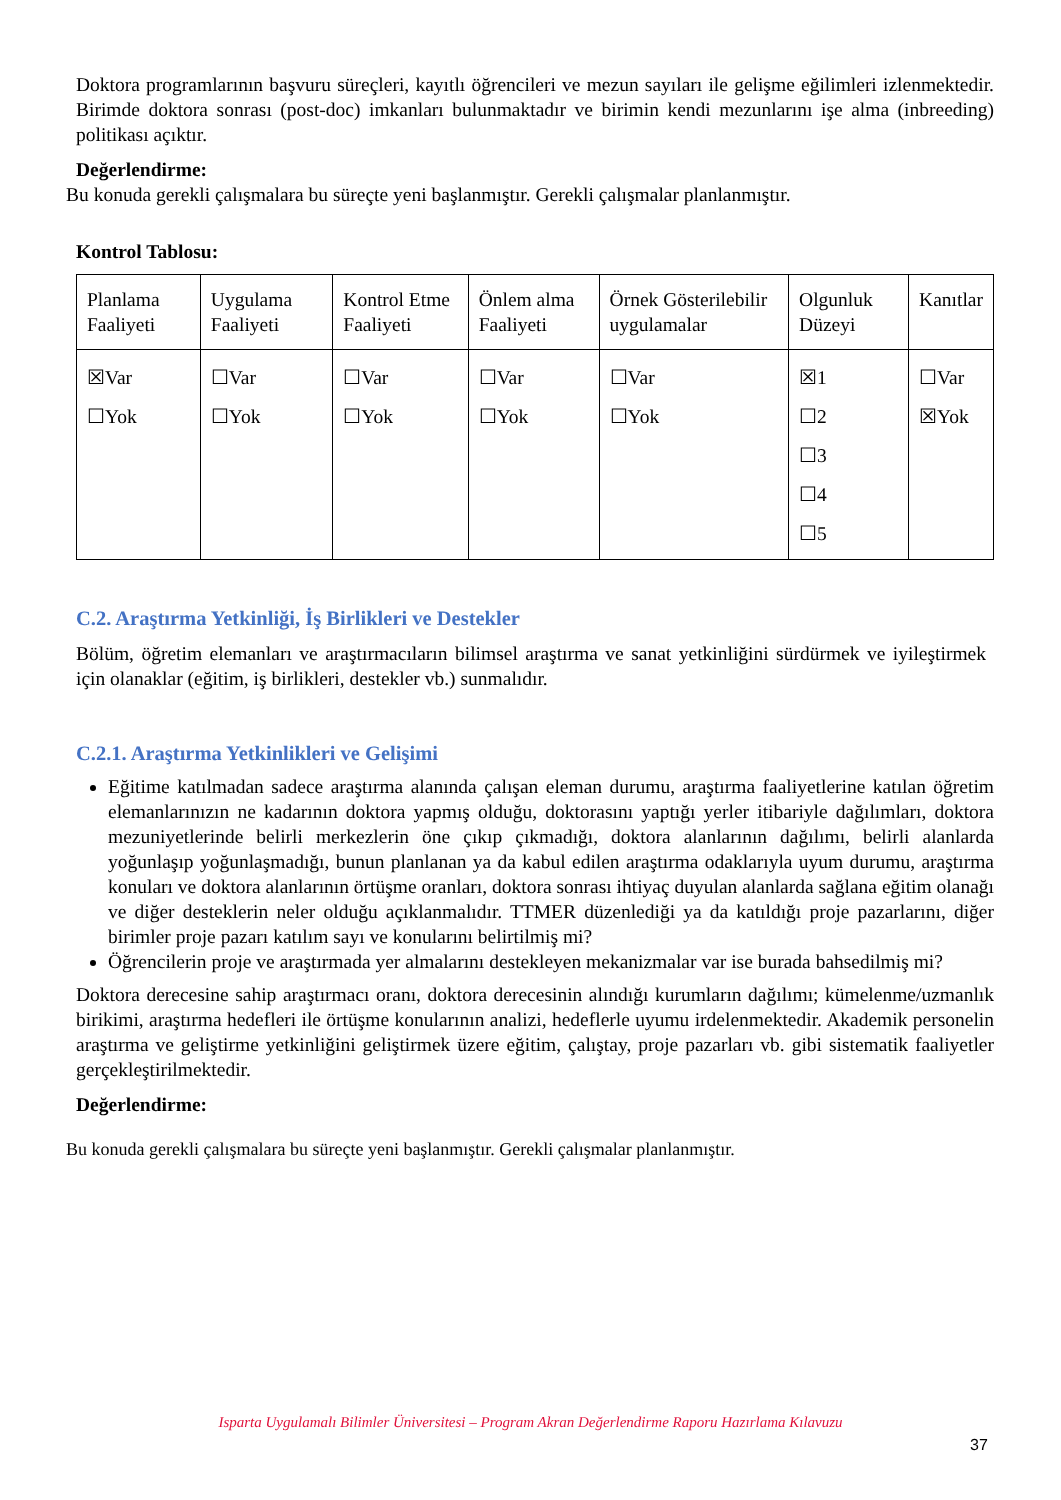Doktora programlarının başvuru süreçleri, kayıtlı öğrencileri ve mezun sayıları ile gelişme eğilimleri izlenmektedir. Birimde doktora sonrası (post-doc) imkanları bulunmaktadır ve birimin kendi mezunlarını işe alma (inbreeding) politikası açıktır.
Değerlendirme:
Bu konuda gerekli çalışmalara bu süreçte yeni başlanmıştır. Gerekli çalışmalar planlanmıştır.
Kontrol Tablosu:
| Planlama Faaliyeti | Uygulama Faaliyeti | Kontrol Etme Faaliyeti | Önlem alma Faaliyeti | Örnek Gösterilebilir uygulamalar | Olgunluk Düzeyi | Kanıtlar |
| ☒Var ☐Yok | ☐Var ☐Yok | ☐Var ☐Yok | ☐Var ☐Yok | ☐Var ☐Yok | ☒1 ☐2 ☐3 ☐4 ☐5 | ☐Var ☒Yok |
C.2. Araştırma Yetkinliği, İş Birlikleri ve Destekler
Bölüm, öğretim elemanları ve araştırmacıların bilimsel araştırma ve sanat yetkinliğini sürdürmek ve iyileştirmek için olanaklar (eğitim, iş birlikleri, destekler vb.) sunmalıdır.
C.2.1. Araştırma Yetkinlikleri ve Gelişimi
Eğitime katılmadan sadece araştırma alanında çalışan eleman durumu, araştırma faaliyetlerine katılan öğretim elemanlarınızın ne kadarının doktora yapmış olduğu, doktorasını yaptığı yerler itibariyle dağılımları, doktora mezuniyetlerinde belirli merkezlerin öne çıkıp çıkmadığı, doktora alanlarının dağılımı, belirli alanlarda yoğunlaşıp yoğunlaşmadığı, bunun planlanan ya da kabul edilen araştırma odaklarıyla uyum durumu, araştırma konuları ve doktora alanlarının örtüşme oranları, doktora sonrası ihtiyaç duyulan alanlarda sağlana eğitim olanağı ve diğer desteklerin neler olduğu açıklanmalıdır. TTMER düzenlediği ya da katıldığı proje pazarlarını, diğer birimler proje pazarı katılım sayı ve konularını belirtilmiş mi?
Öğrencilerin proje ve araştırmada yer almalarını destekleyen mekanizmalar var ise burada bahsedilmiş mi?
Doktora derecesine sahip araştırmacı oranı, doktora derecesinin alındığı kurumların dağılımı; kümelenme/uzmanlık birikimi, araştırma hedefleri ile örtüşme konularının analizi, hedeflerle uyumu irdelenmektedir. Akademik personelin araştırma ve geliştirme yetkinliğini geliştirmek üzere eğitim, çalıştay, proje pazarları vb. gibi sistematik faaliyetler gerçekleştirilmektedir.
Değerlendirme:
Bu konuda gerekli çalışmalara bu süreçte yeni başlanmıştır. Gerekli çalışmalar planlanmıştır.
Isparta Uygulamalı Bilimler Üniversitesi – Program Akran Değerlendirme Raporu Hazırlama Kılavuzu
37